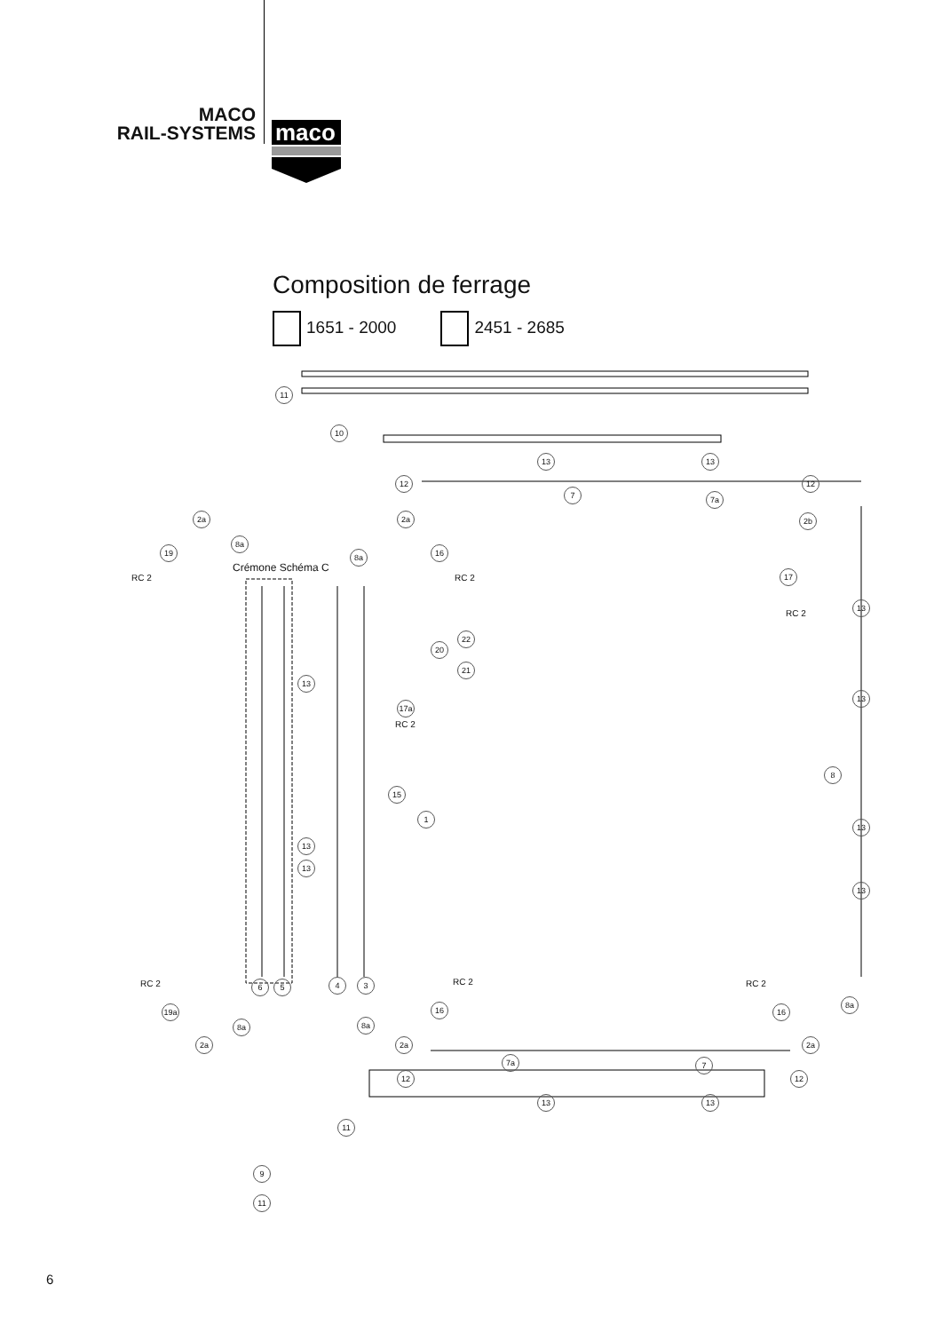MACO
RAIL-SYSTEMS
maco
Composition de ferrage
1651 - 2000 2451 - 2685
11
10
13 13
12
7 7a
12
2a 2a 2b
8a
19 8a 16
Crémone Schéma C
RC 2 RC 2 17
RC 2
13
22
20
21
13
13
17a
RC 2
8
15
1
13
13
13
13
RC 2 RC 2 RC 2
6 5 4 3
8a
19a 16 16
8a 8a
2a 2a 2a
7a 7
12 12
13 13
11
9
11
6